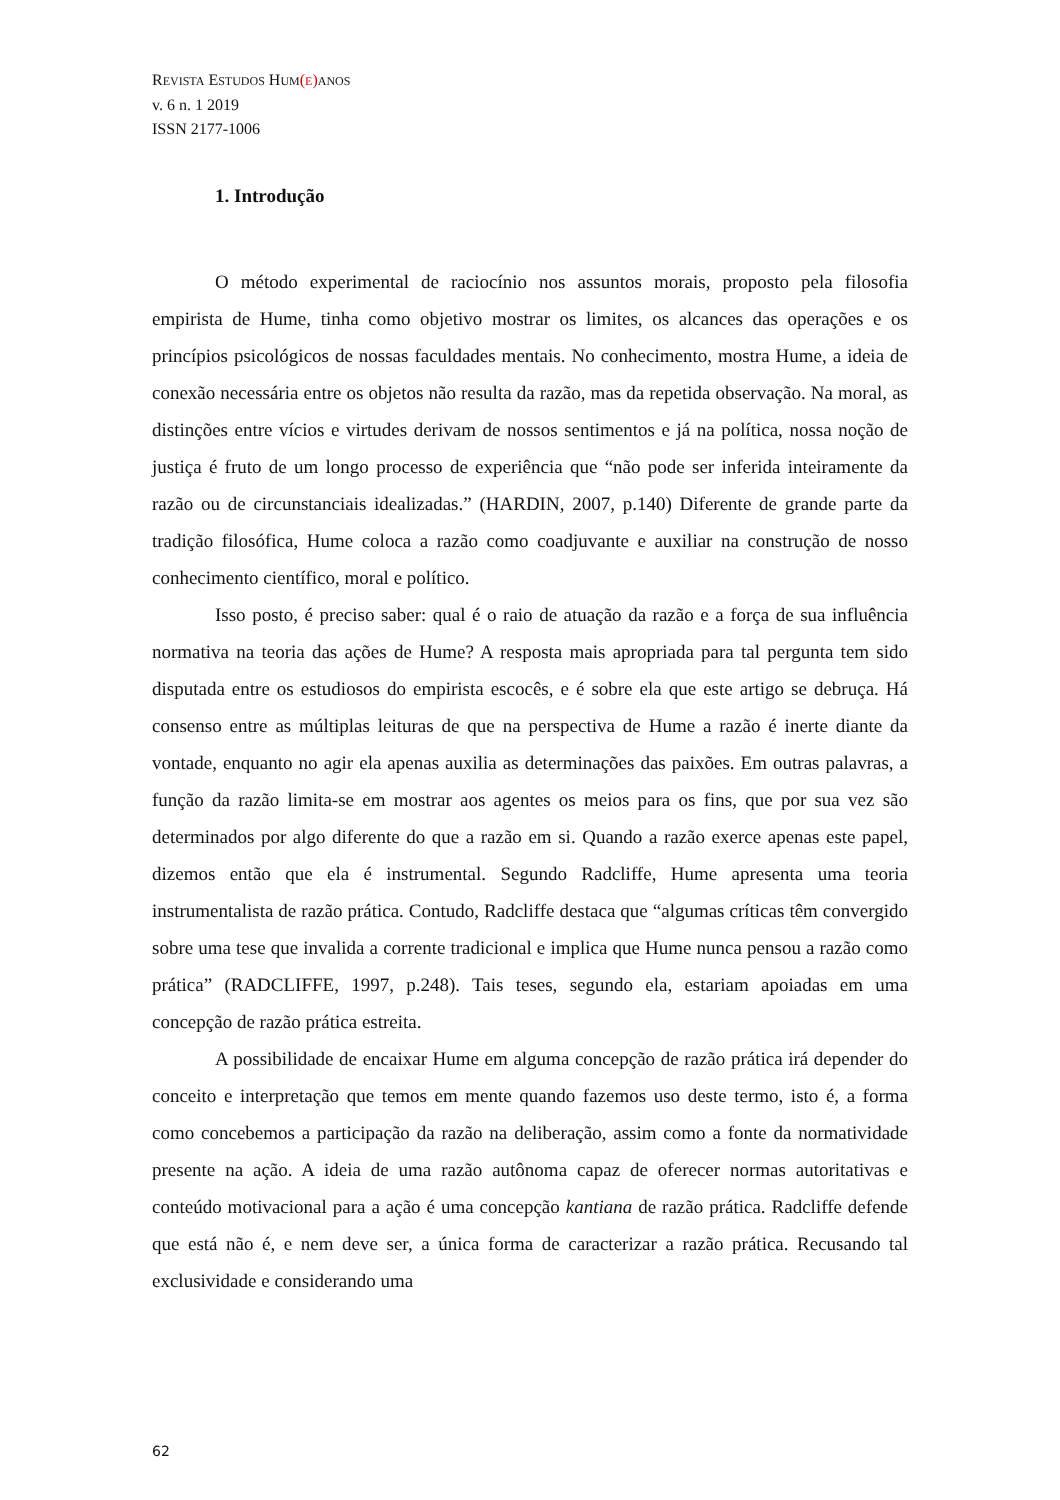REVISTA ESTUDOS HUM(E) ANOS
v. 6 n. 1 2019
ISSN 2177-1006
1. Introdução
O método experimental de raciocínio nos assuntos morais, proposto pela filosofia empirista de Hume, tinha como objetivo mostrar os limites, os alcances das operações e os princípios psicológicos de nossas faculdades mentais. No conhecimento, mostra Hume, a ideia de conexão necessária entre os objetos não resulta da razão, mas da repetida observação. Na moral, as distinções entre vícios e virtudes derivam de nossos sentimentos e já na política, nossa noção de justiça é fruto de um longo processo de experiência que “não pode ser inferida inteiramente da razão ou de circunstanciais idealizadas.” (HARDIN, 2007, p.140) Diferente de grande parte da tradição filosófica, Hume coloca a razão como coadjuvante e auxiliar na construção de nosso conhecimento científico, moral e político.
Isso posto, é preciso saber: qual é o raio de atuação da razão e a força de sua influência normativa na teoria das ações de Hume? A resposta mais apropriada para tal pergunta tem sido disputada entre os estudiosos do empirista escocês, e é sobre ela que este artigo se debruça. Há consenso entre as múltiplas leituras de que na perspectiva de Hume a razão é inerte diante da vontade, enquanto no agir ela apenas auxilia as determinações das paixões. Em outras palavras, a função da razão limita-se em mostrar aos agentes os meios para os fins, que por sua vez são determinados por algo diferente do que a razão em si. Quando a razão exerce apenas este papel, dizemos então que ela é instrumental. Segundo Radcliffe, Hume apresenta uma teoria instrumentalista de razão prática. Contudo, Radcliffe destaca que “algumas críticas têm convergido sobre uma tese que invalida a corrente tradicional e implica que Hume nunca pensou a razão como prática” (RADCLIFFE, 1997, p.248). Tais teses, segundo ela, estariam apoiadas em uma concepção de razão prática estreita.
A possibilidade de encaixar Hume em alguma concepção de razão prática irá depender do conceito e interpretação que temos em mente quando fazemos uso deste termo, isto é, a forma como concebemos a participação da razão na deliberação, assim como a fonte da normatividade presente na ação. A ideia de uma razão autônoma capaz de oferecer normas autoritativas e conteúdo motivacional para a ação é uma concepção kantiana de razão prática. Radcliffe defende que está não é, e nem deve ser, a única forma de caracterizar a razão prática. Recusando tal exclusividade e considerando uma
62